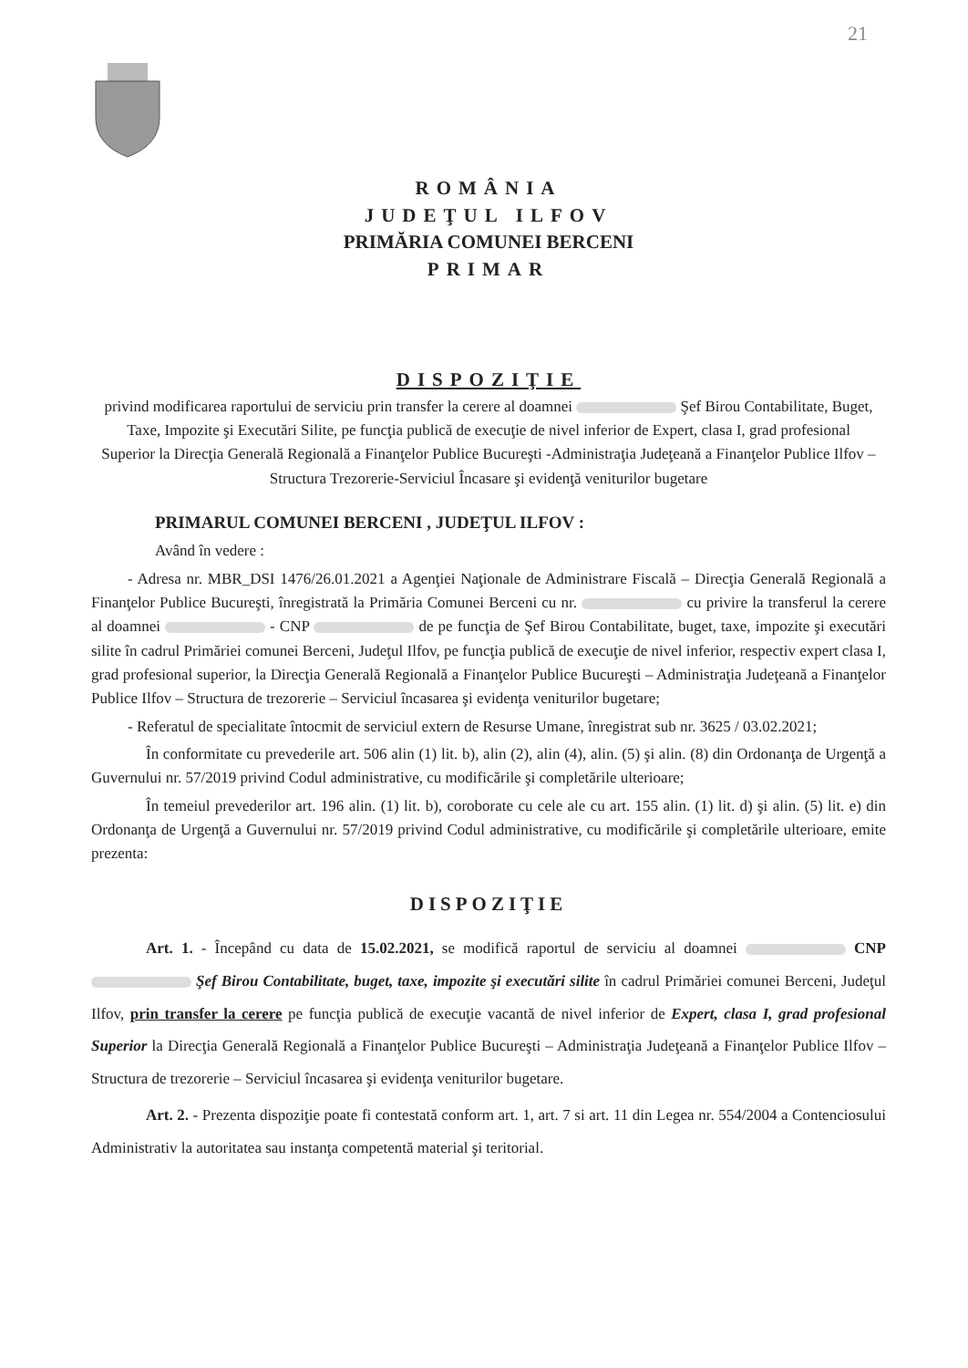21
ROMÂNIA
JUDEŢUL ILFOV
PRIMĂRIA COMUNEI BERCENI
PRIMAR
DISPOZIŢIE
privind modificarea raportului de serviciu prin transfer la cerere al doamnei Şef Birou Contabilitate, Buget, Taxe, Impozite şi Executări Silite, pe funcţia publică de execuţie de nivel inferior de Expert, clasa I, grad profesional Superior la Direcţia Generală Regională a Finanţelor Publice Bucureşti -Administraţia Judeţeană a Finanţelor Publice Ilfov – Structura Trezorerie-Serviciul Încasare şi evidenţă veniturilor bugetare
PRIMARUL COMUNEI BERCENI , JUDEŢUL ILFOV :
Având în vedere :
- Adresa nr. MBR_DSI 1476/26.01.2021 a Agenţiei Naţionale de Administrare Fiscală – Direcţia Generală Regională a Finanţelor Publice Bucureşti, înregistrată la Primăria Comunei Berceni cu nr. cu privire la transferul la cerere al doamnei - CNP de pe funcţia de Şef Birou Contabilitate, buget, taxe, impozite şi executări silite în cadrul Primăriei comunei Berceni, Judeţul Ilfov, pe funcţia publică de execuţie de nivel inferior, respectiv expert clasa I, grad profesional superior, la Direcţia Generală Regională a Finanţelor Publice Bucureşti – Administraţia Judeţeană a Finanţelor Publice Ilfov – Structura de trezorerie – Serviciul încasarea şi evidenţa veniturilor bugetare;
- Referatul de specialitate întocmit de serviciul extern de Resurse Umane, înregistrat sub nr. 3625 / 03.02.2021;
În conformitate cu prevederile art. 506 alin (1) lit. b), alin (2), alin (4), alin. (5) şi alin. (8) din Ordonanţa de Urgenţă a Guvernului nr. 57/2019 privind Codul administrative, cu modificările şi completările ulterioare;
În temeiul prevederilor art. 196 alin. (1) lit. b), coroborate cu cele ale cu art. 155 alin. (1) lit. d) şi alin. (5) lit. e) din Ordonanţa de Urgenţă a Guvernului nr. 57/2019 privind Codul administrative, cu modificările şi completările ulterioare, emite prezenta:
DISPOZIŢIE
Art. 1. - Începând cu data de 15.02.2021, se modifică raportul de serviciu al doamnei CNP Şef Birou Contabilitate, buget, taxe, impozite şi executări silite în cadrul Primăriei comunei Berceni, Judeţul Ilfov, prin transfer la cerere pe funcţia publică de execuţie vacantă de nivel inferior de Expert, clasa I, grad profesional Superior la Direcţia Generală Regională a Finanţelor Publice Bucureşti – Administraţia Judeţeană a Finanţelor Publice Ilfov – Structura de trezorerie – Serviciul încasarea şi evidenţa veniturilor bugetare.
Art. 2. - Prezenta dispoziţie poate fi contestată conform art. 1, art. 7 si art. 11 din Legea nr. 554/2004 a Contenciosului Administrativ la autoritatea sau instanţa competentă material şi teritorial.